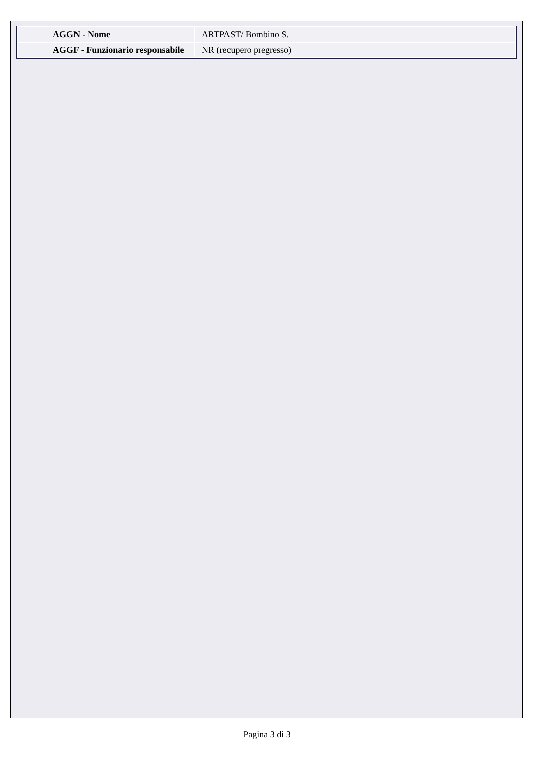| AGGN - Nome | ARTPAST/ Bombino S. |
| AGGF - Funzionario responsabile | NR (recupero pregresso) |
Pagina 3 di 3